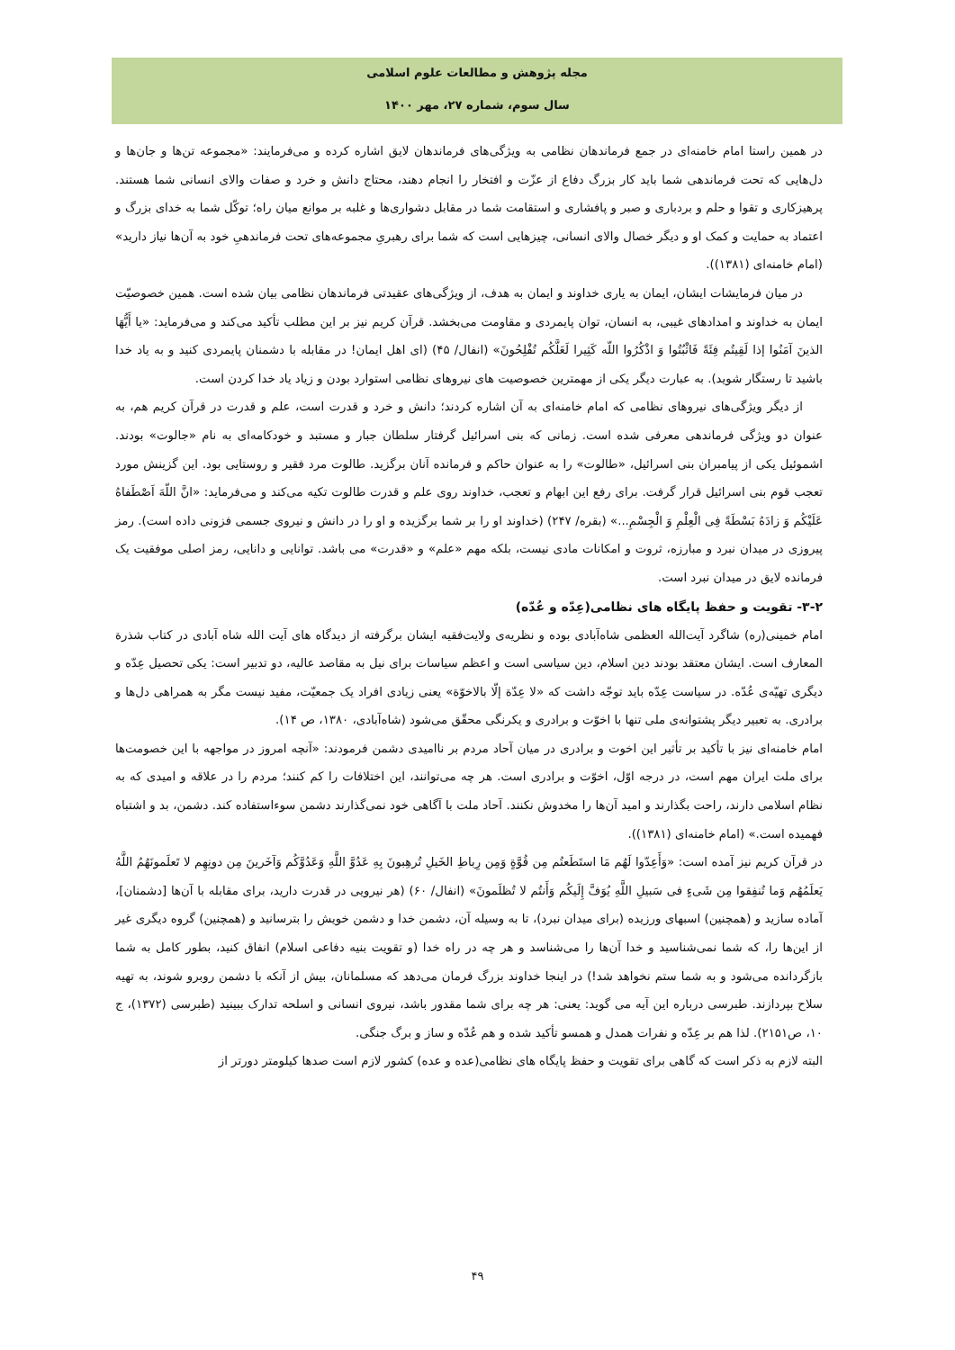مجله پژوهش و مطالعات علوم اسلامی
سال سوم، شماره ۲۷، مهر ۱۴۰۰
در همین راستا امام خامنه‌ای در جمع فرماندهان نظامی به ویژگی‌های فرماندهان لایق اشاره کرده و می‌فرمایند: «مجموعه تن‌ها و جان‌ها و دل‌هایی که تحت فرماندهی شما باید کار بزرگ دفاع از عزّت و افتخار را انجام دهند، محتاج دانش و خرد و صفات والای انسانی شما هستند. پرهیزکاری و تقوا و حلم و بردباری و صبر و پافشاری و استقامت شما در مقابل دشواری‌ها و غلبه بر موانع میان راه؛ توکّل شما به خدای بزرگ و اعتماد به حمایت و کمک او و دیگر خصال والای انسانی، چیزهایی است که شما برای رهبریِ مجموعه‌های تحت فرماندهیِ خود به آن‌ها نیاز دارید» (امام خامنه‌ای (۱۳۸۱)).
در میان فرمایشات ایشان، ایمان به یاری خداوند و ایمان به هدف، از ویژگی‌های عقیدتی فرماندهان نظامی بیان شده است. همین خصوصیّت ایمان به خداوند و امدادهای غیبی، به انسان، توان پایمردی و مقاومت می‌بخشد. قرآن کریم نیز بر این مطلب تأکید می‌کند و می‌فرماید: «یا أَیُّهَا الذینَ آمَنُوا إذا لَقِیتُم فِئَةً فَاثْبُتُوا وَ اذْکُرُوا اللّه کَثِیرا لَعَلَّکُم تُفْلِحُونَ» (انفال/ ۴۵) (ای اهل ایمان! در مقابله با دشمنان پایمردی کنید و به یاد خدا باشید تا رستگار شوید). به عبارت دیگر یکی از مهمترین خصوصیت های نیروهای نظامی استوارد بودن و زیاد یاد خدا کردن است.
از دیگر ویژگی‌های نیروهای نظامی که امام خامنه‌ای به آن اشاره کردند؛ دانش و خرد و قدرت است، علم و قدرت در قرآن کریم هم، به عنوان دو ویژگی فرماندهی معرفی شده است. زمانی که بنی اسرائیل گرفتار سلطان جبار و مستبد و خودکامه‌ای به نام «جالوت» بودند. اشموئیل یکی از پیامبران بنی اسرائیل، «طالوت» را به عنوان حاکم و فرمانده آنان برگزید. طالوت مرد فقیر و روستایی بود. این گزینش مورد تعجب قوم بنی اسرائیل قرار گرفت. برای رفع این ابهام و تعجب، خداوند روی علم و قدرت طالوت تکیه می‌کند و می‌فرماید: «انَّ اللّهَ اَصْطَفاهُ عَلَیْکُم وَ زادَهُ بَسْطَةً فِی الْعِلْمِ وَ الْجِسْمِ...» (بقره/ ۲۴۷) (خداوند او را بر شما برگزیده و او را در دانش و نیروی جسمی فزونی داده است). رمز پیروزی در میدان نبرد و مبارزه، ثروت و امکانات مادی نیست، بلکه مهم «علم» و «قدرت» می باشد. توانایی و دانایی، رمز اصلی موفقیت یک فرمانده لایق در میدان نبرد است.
۳-۲- تقویت و حفظ پایگاه های نظامی(عِدّه و عُدّه)
امام خمینی(ره) شاگرد آیت‌الله العظمی شاه‌آبادی بوده و نظریه‌ی ولایت‌فقیه ایشان برگرفته از دیدگاه های آیت الله شاه آبادی در کتاب شذرة المعارف است. ایشان معتقد بودند دین اسلام، دین سیاسی است و اعظم سیاسات برای نیل به مقاصد عالیه، دو تدبیر است: یکی تحصیل عِدّه و دیگری تهیّه‌ی عُدّه. در سیاست عِدّه باید توجّه داشت که «لا عِدّة إلّا بالاخوّة» یعنی زیادی افراد یک جمعیّت، مفید نیست مگر به همراهی دل‌ها و برادری. به تعبیر دیگر پشتوانه‌ی ملی تنها با اخوّت و برادری و یکرنگی محقّق می‌شود (شاه‌آبادی، ۱۳۸۰، ص ۱۴).
امام خامنه‌ای نیز با تأکید بر تأثیر این اخوت و برادری در میان آحاد مردم بر ناامیدی دشمن فرمودند: «آنچه امروز در مواجهه با این خصومت‌ها برای ملت ایران مهم است، در درجه اوّل، اخوّت و برادری است. هر چه می‌توانند، این اختلافات را کم کنند؛ مردم را در علاقه و امیدی که به نظام اسلامی دارند، راحت بگذارند و امید آن‌ها را مخدوش نکنند. آحاد ملت با آگاهی خود نمی‌گذارند دشمن سوءاستفاده کند. دشمن، بد و اشتباه فهمیده است.» (امام خامنه‌ای (۱۳۸۱)).
در قرآن کریم نیز آمده است: «وَأَعِدّوا لَهُم مَا استَطَعتُم مِن قُوَّةٍ وَمِن رِباطِ الخَیلِ تُرهِبونَ بِهِ عَدُوَّ اللَّهِ وَعَدُوَّکُم وَآخَرینَ مِن دونِهِم لا تَعلَمونَهُمُ اللَّهُ یَعلَمُهُم وَما تُنفِقوا مِن شَیءٍ فی سَبیلِ اللَّهِ یُوَفَّ إِلَیکُم وَأَنتُم لا تُظلَمونَ» (انفال/ ۶۰) (هر نیرویی در قدرت دارید، برای مقابله با آن‌ها [دشمنان]، آماده سازید و (همچنین) اسبهای ورزیده (برای میدان نبرد)، تا به وسیله آن، دشمن خدا و دشمن خویش را بترسانید و (همچنین) گروه دیگری غیر از این‌ها را، که شما نمی‌شناسید و خدا آن‌ها را می‌شناسد و هر چه در راه خدا (و تقویت بنیه دفاعی اسلام) انفاق کنید، بطور کامل به شما بازگردانده می‌شود و به شما ستم نخواهد شد!) در اینجا خداوند بزرگ فرمان می‌دهد که مسلمانان، بیش از آنکه با دشمن روبرو شوند، به تهیه سلاح بپردازند. طبرسی درباره این آیه می گوید: یعنی: هر چه برای شما مقدور باشد، نیروی انسانی و اسلحه تدارک ببینید (طبرسی (۱۳۷۲)، ج ۱۰، ص۲۱۵۱). لذا هم بر عِدّه و نفرات همدل و همسو تأکید شده و هم عُدّه و ساز و برگ جنگی.
البته لازم به ذکر است که گاهی برای تقویت و حفظ پایگاه های نظامی(عده و عده) کشور لازم است صدها کیلومتر دورتر از
۴۹